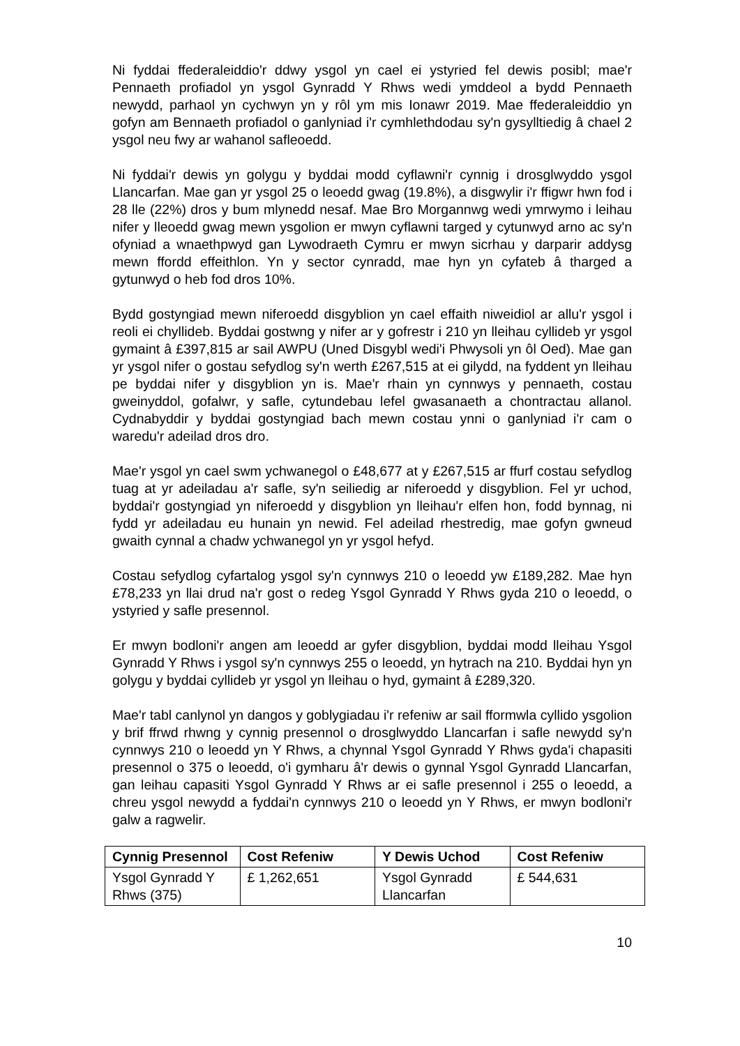Ni fyddai ffederaleiddio'r ddwy ysgol yn cael ei ystyried fel dewis posibl; mae'r Pennaeth profiadol yn ysgol Gynradd Y Rhws wedi ymddeol a bydd Pennaeth newydd, parhaol yn cychwyn yn y rôl ym mis Ionawr 2019. Mae ffederaleiddio yn gofyn am Bennaeth profiadol o ganlyniad i'r cymhlethdodau sy'n gysylltiedig â chael 2 ysgol neu fwy ar wahanol safleoedd.
Ni fyddai'r dewis yn golygu y byddai modd cyflawni'r cynnig i drosglwyddo ysgol Llancarfan. Mae gan yr ysgol 25 o leoedd gwag (19.8%), a disgwylir i'r ffigwr hwn fod i 28 lle (22%) dros y bum mlynedd nesaf. Mae Bro Morgannwg wedi ymrwymo i leihau nifer y lleoedd gwag mewn ysgolion er mwyn cyflawni targed y cytunwyd arno ac sy'n ofyniad a wnaethpwyd gan Lywodraeth Cymru er mwyn sicrhau y darparir addysg mewn ffordd effeithlon. Yn y sector cynradd, mae hyn yn cyfateb â tharged a gytunwyd o heb fod dros 10%.
Bydd gostyngiad mewn niferoedd disgyblion yn cael effaith niweidiol ar allu'r ysgol i reoli ei chyllideb. Byddai gostwng y nifer ar y gofrestr i 210 yn lleihau cyllideb yr ysgol gymaint â £397,815 ar sail AWPU (Uned Disgybl wedi'i Phwysoli yn ôl Oed). Mae gan yr ysgol nifer o gostau sefydlog sy'n werth £267,515 at ei gilydd, na fyddent yn lleihau pe byddai nifer y disgyblion yn is. Mae'r rhain yn cynnwys y pennaeth, costau gweinyddol, gofalwr, y safle, cytundebau lefel gwasanaeth a chontractau allanol. Cydnabyddir y byddai gostyngiad bach mewn costau ynni o ganlyniad i'r cam o waredu'r adeilad dros dro.
Mae'r ysgol yn cael swm ychwanegol o £48,677 at y £267,515 ar ffurf costau sefydlog tuag at yr adeiladau a'r safle, sy'n seiliedig ar niferoedd y disgyblion. Fel yr uchod, byddai'r gostyngiad yn niferoedd y disgyblion yn lleihau'r elfen hon, fodd bynnag, ni fydd yr adeiladau eu hunain yn newid. Fel adeilad rhestredig, mae gofyn gwneud gwaith cynnal a chadw ychwanegol yn yr ysgol hefyd.
Costau sefydlog cyfartalog ysgol sy'n cynnwys 210 o leoedd yw £189,282. Mae hyn £78,233 yn llai drud na'r gost o redeg Ysgol Gynradd Y Rhws gyda 210 o leoedd, o ystyried y safle presennol.
Er mwyn bodloni'r angen am leoedd ar gyfer disgyblion, byddai modd lleihau Ysgol Gynradd Y Rhws i ysgol sy'n cynnwys 255 o leoedd, yn hytrach na 210. Byddai hyn yn golygu y byddai cyllideb yr ysgol yn lleihau o hyd, gymaint â £289,320.
Mae'r tabl canlynol yn dangos y goblygiadau i'r refeniw ar sail fformwla cyllido ysgolion y brif ffrwd rhwng y cynnig presennol o drosglwyddo Llancarfan i safle newydd sy'n cynnwys 210 o leoedd yn Y Rhws, a chynnal Ysgol Gynradd Y Rhws gyda'i chapasiti presennol o 375 o leoedd, o'i gymharu â'r dewis o gynnal Ysgol Gynradd Llancarfan, gan leihau capasiti Ysgol Gynradd Y Rhws ar ei safle presennol i 255 o leoedd, a chreu ysgol newydd a fyddai'n cynnwys 210 o leoedd yn Y Rhws, er mwyn bodloni'r galw a ragwelir.
| Cynnig Presennol | Cost Refeniw | Y Dewis Uchod | Cost Refeniw |
| --- | --- | --- | --- |
| Ysgol Gynradd Y Rhws (375) | £ 1,262,651 | Ysgol Gynradd Llancarfan | £ 544,631 |
10